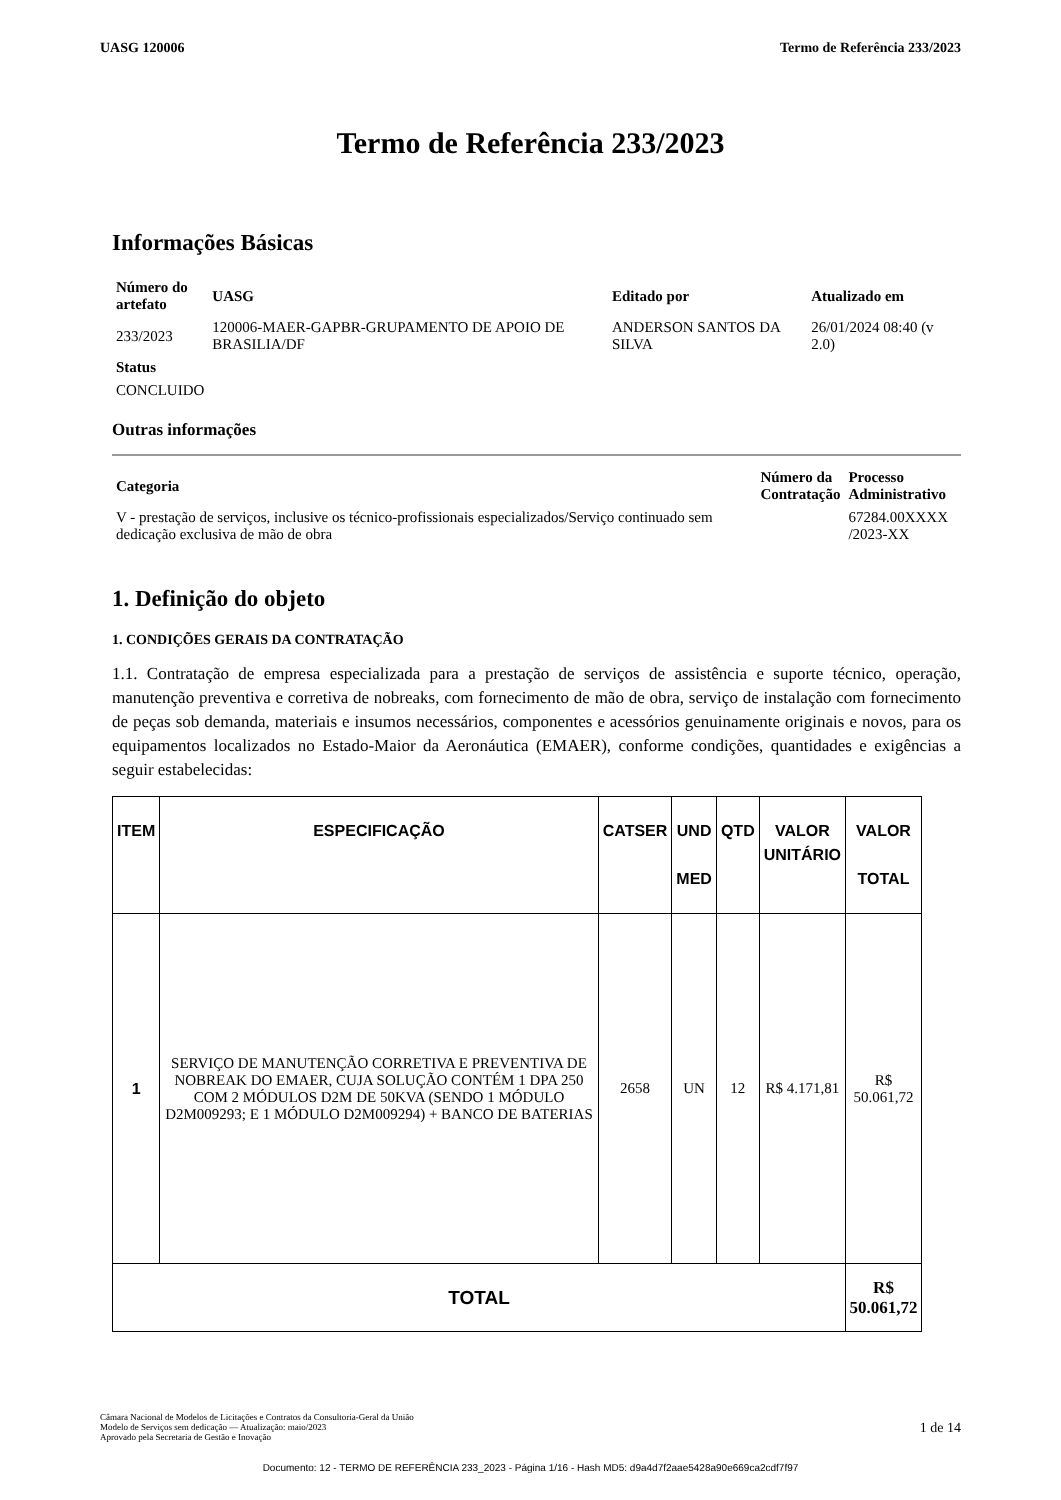UASG 120006 Termo de Referência 233/2023
Termo de Referência 233/2023
Informações Básicas
| Número do artefato | UASG | Editado por | Atualizado em |
| --- | --- | --- | --- |
| 233/2023 | 120006-MAER-GAPBR-GRUPAMENTO DE APOIO DE BRASILIA/DF | ANDERSON SANTOS DA SILVA | 26/01/2024 08:40 (v 2.0) |
| Status | | | |
| CONCLUIDO | | | |
Outras informações
| Categoria | Número da Contratação | Processo Administrativo |
| --- | --- | --- |
| V - prestação de serviços, inclusive os técnico-profissionais especializados/Serviço continuado sem dedicação exclusiva de mão de obra | | 67284.00XXXX /2023-XX |
1. Definição do objeto
1. CONDIÇÕES GERAIS DA CONTRATAÇÃO
1.1. Contratação de empresa especializada para a prestação de serviços de assistência e suporte técnico, operação, manutenção preventiva e corretiva de nobreaks, com fornecimento de mão de obra, serviço de instalação com fornecimento de peças sob demanda, materiais e insumos necessários, componentes e acessórios genuinamente originais e novos, para os equipamentos localizados no Estado-Maior da Aeronáutica (EMAER), conforme condições, quantidades e exigências a seguir estabelecidas:
| ITEM | ESPECIFICAÇÃO | CATSER | UND MED | QTD | VALOR UNITÁRIO | VALOR TOTAL |
| --- | --- | --- | --- | --- | --- | --- |
| 1 | SERVIÇO DE MANUTENÇÃO CORRETIVA E PREVENTIVA DE NOBREAK DO EMAER, CUJA SOLUÇÃO CONTÉM 1 DPA 250 COM 2 MÓDULOS D2M DE 50KVA (SENDO 1 MÓDULO D2M009293; E 1 MÓDULO D2M009294) + BANCO DE BATERIAS | 2658 | UN | 12 | R$ 4.171,81 | R$ 50.061,72 |
| TOTAL | | | | | | R$ 50.061,72 |
Câmara Nacional de Modelos de Licitações e Contratos da Consultoria-Geral da União
Modelo de Serviços sem dedicação — Atualização: maio/2023
Aprovado pela Secretaria de Gestão e Inovação
1 de 14
Documento: 12 - TERMO DE REFERÊNCIA 233_2023 - Página 1/16 - Hash MD5: d9a4d7f2aae5428a90e669ca2cdf7f97